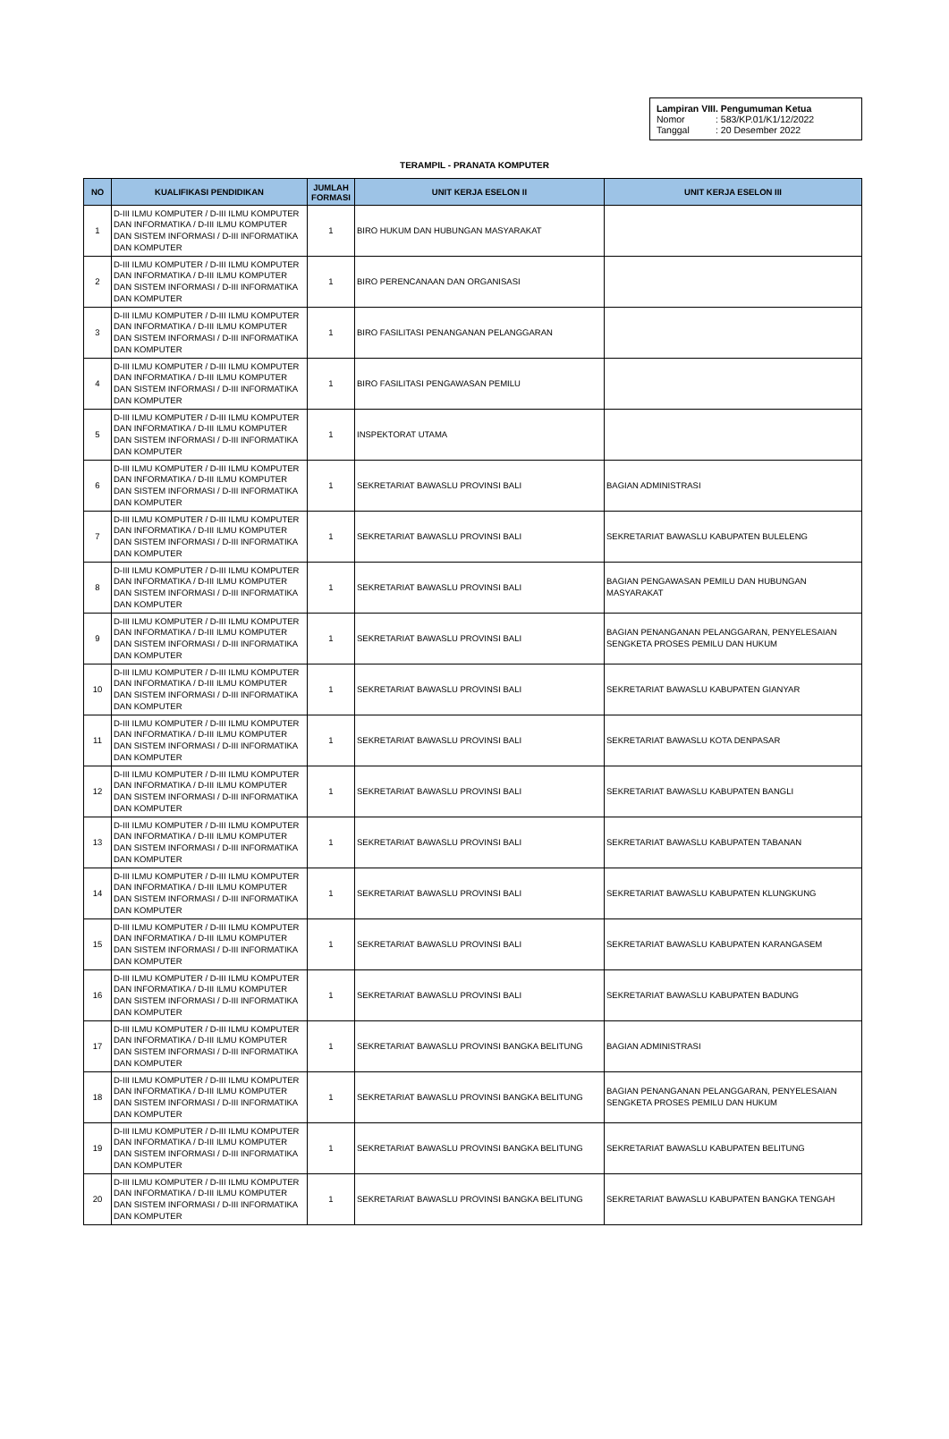Lampiran VIII. Pengumuman Ketua
| Nomor | : 583/KP.01/K1/12/2022 |
| Tanggal | : 20 Desember 2022 |
TERAMPIL - PRANATA KOMPUTER
| NO | KUALIFIKASI PENDIDIKAN | JUMLAH FORMASI | UNIT KERJA ESELON II | UNIT KERJA ESELON III |
| --- | --- | --- | --- | --- |
| 1 | D-III ILMU KOMPUTER / D-III ILMU KOMPUTER DAN INFORMATIKA / D-III ILMU KOMPUTER DAN SISTEM INFORMASI / D-III INFORMATIKA DAN KOMPUTER | 1 | BIRO HUKUM DAN HUBUNGAN MASYARAKAT | |
| 2 | D-III ILMU KOMPUTER / D-III ILMU KOMPUTER DAN INFORMATIKA / D-III ILMU KOMPUTER DAN SISTEM INFORMASI / D-III INFORMATIKA DAN KOMPUTER | 1 | BIRO PERENCANAAN DAN ORGANISASI | |
| 3 | D-III ILMU KOMPUTER / D-III ILMU KOMPUTER DAN INFORMATIKA / D-III ILMU KOMPUTER DAN SISTEM INFORMASI / D-III INFORMATIKA DAN KOMPUTER | 1 | BIRO FASILITASI PENANGANAN PELANGGARAN | |
| 4 | D-III ILMU KOMPUTER / D-III ILMU KOMPUTER DAN INFORMATIKA / D-III ILMU KOMPUTER DAN SISTEM INFORMASI / D-III INFORMATIKA DAN KOMPUTER | 1 | BIRO FASILITASI PENGAWASAN PEMILU | |
| 5 | D-III ILMU KOMPUTER / D-III ILMU KOMPUTER DAN INFORMATIKA / D-III ILMU KOMPUTER DAN SISTEM INFORMASI / D-III INFORMATIKA DAN KOMPUTER | 1 | INSPEKTORAT UTAMA | |
| 6 | D-III ILMU KOMPUTER / D-III ILMU KOMPUTER DAN INFORMATIKA / D-III ILMU KOMPUTER DAN SISTEM INFORMASI / D-III INFORMATIKA DAN KOMPUTER | 1 | SEKRETARIAT BAWASLU PROVINSI BALI | BAGIAN ADMINISTRASI |
| 7 | D-III ILMU KOMPUTER / D-III ILMU KOMPUTER DAN INFORMATIKA / D-III ILMU KOMPUTER DAN SISTEM INFORMASI / D-III INFORMATIKA DAN KOMPUTER | 1 | SEKRETARIAT BAWASLU PROVINSI BALI | SEKRETARIAT BAWASLU KABUPATEN BULELENG |
| 8 | D-III ILMU KOMPUTER / D-III ILMU KOMPUTER DAN INFORMATIKA / D-III ILMU KOMPUTER DAN SISTEM INFORMASI / D-III INFORMATIKA DAN KOMPUTER | 1 | SEKRETARIAT BAWASLU PROVINSI BALI | BAGIAN PENGAWASAN PEMILU DAN HUBUNGAN MASYARAKAT |
| 9 | D-III ILMU KOMPUTER / D-III ILMU KOMPUTER DAN INFORMATIKA / D-III ILMU KOMPUTER DAN SISTEM INFORMASI / D-III INFORMATIKA DAN KOMPUTER | 1 | SEKRETARIAT BAWASLU PROVINSI BALI | BAGIAN PENANGANAN PELANGGARAN, PENYELESAIAN SENGKETA PROSES PEMILU DAN HUKUM |
| 10 | D-III ILMU KOMPUTER / D-III ILMU KOMPUTER DAN INFORMATIKA / D-III ILMU KOMPUTER DAN SISTEM INFORMASI / D-III INFORMATIKA DAN KOMPUTER | 1 | SEKRETARIAT BAWASLU PROVINSI BALI | SEKRETARIAT BAWASLU KABUPATEN GIANYAR |
| 11 | D-III ILMU KOMPUTER / D-III ILMU KOMPUTER DAN INFORMATIKA / D-III ILMU KOMPUTER DAN SISTEM INFORMASI / D-III INFORMATIKA DAN KOMPUTER | 1 | SEKRETARIAT BAWASLU PROVINSI BALI | SEKRETARIAT BAWASLU KOTA DENPASAR |
| 12 | D-III ILMU KOMPUTER / D-III ILMU KOMPUTER DAN INFORMATIKA / D-III ILMU KOMPUTER DAN SISTEM INFORMASI / D-III INFORMATIKA DAN KOMPUTER | 1 | SEKRETARIAT BAWASLU PROVINSI BALI | SEKRETARIAT BAWASLU KABUPATEN BANGLI |
| 13 | D-III ILMU KOMPUTER / D-III ILMU KOMPUTER DAN INFORMATIKA / D-III ILMU KOMPUTER DAN SISTEM INFORMASI / D-III INFORMATIKA DAN KOMPUTER | 1 | SEKRETARIAT BAWASLU PROVINSI BALI | SEKRETARIAT BAWASLU KABUPATEN TABANAN |
| 14 | D-III ILMU KOMPUTER / D-III ILMU KOMPUTER DAN INFORMATIKA / D-III ILMU KOMPUTER DAN SISTEM INFORMASI / D-III INFORMATIKA DAN KOMPUTER | 1 | SEKRETARIAT BAWASLU PROVINSI BALI | SEKRETARIAT BAWASLU KABUPATEN KLUNGKUNG |
| 15 | D-III ILMU KOMPUTER / D-III ILMU KOMPUTER DAN INFORMATIKA / D-III ILMU KOMPUTER DAN SISTEM INFORMASI / D-III INFORMATIKA DAN KOMPUTER | 1 | SEKRETARIAT BAWASLU PROVINSI BALI | SEKRETARIAT BAWASLU KABUPATEN KARANGASEM |
| 16 | D-III ILMU KOMPUTER / D-III ILMU KOMPUTER DAN INFORMATIKA / D-III ILMU KOMPUTER DAN SISTEM INFORMASI / D-III INFORMATIKA DAN KOMPUTER | 1 | SEKRETARIAT BAWASLU PROVINSI BALI | SEKRETARIAT BAWASLU KABUPATEN BADUNG |
| 17 | D-III ILMU KOMPUTER / D-III ILMU KOMPUTER DAN INFORMATIKA / D-III ILMU KOMPUTER DAN SISTEM INFORMASI / D-III INFORMATIKA DAN KOMPUTER | 1 | SEKRETARIAT BAWASLU PROVINSI BANGKA BELITUNG | BAGIAN ADMINISTRASI |
| 18 | D-III ILMU KOMPUTER / D-III ILMU KOMPUTER DAN INFORMATIKA / D-III ILMU KOMPUTER DAN SISTEM INFORMASI / D-III INFORMATIKA DAN KOMPUTER | 1 | SEKRETARIAT BAWASLU PROVINSI BANGKA BELITUNG | BAGIAN PENANGANAN PELANGGARAN, PENYELESAIAN SENGKETA PROSES PEMILU DAN HUKUM |
| 19 | D-III ILMU KOMPUTER / D-III ILMU KOMPUTER DAN INFORMATIKA / D-III ILMU KOMPUTER DAN SISTEM INFORMASI / D-III INFORMATIKA DAN KOMPUTER | 1 | SEKRETARIAT BAWASLU PROVINSI BANGKA BELITUNG | SEKRETARIAT BAWASLU KABUPATEN BELITUNG |
| 20 | D-III ILMU KOMPUTER / D-III ILMU KOMPUTER DAN INFORMATIKA / D-III ILMU KOMPUTER DAN SISTEM INFORMASI / D-III INFORMATIKA DAN KOMPUTER | 1 | SEKRETARIAT BAWASLU PROVINSI BANGKA BELITUNG | SEKRETARIAT BAWASLU KABUPATEN BANGKA TENGAH |